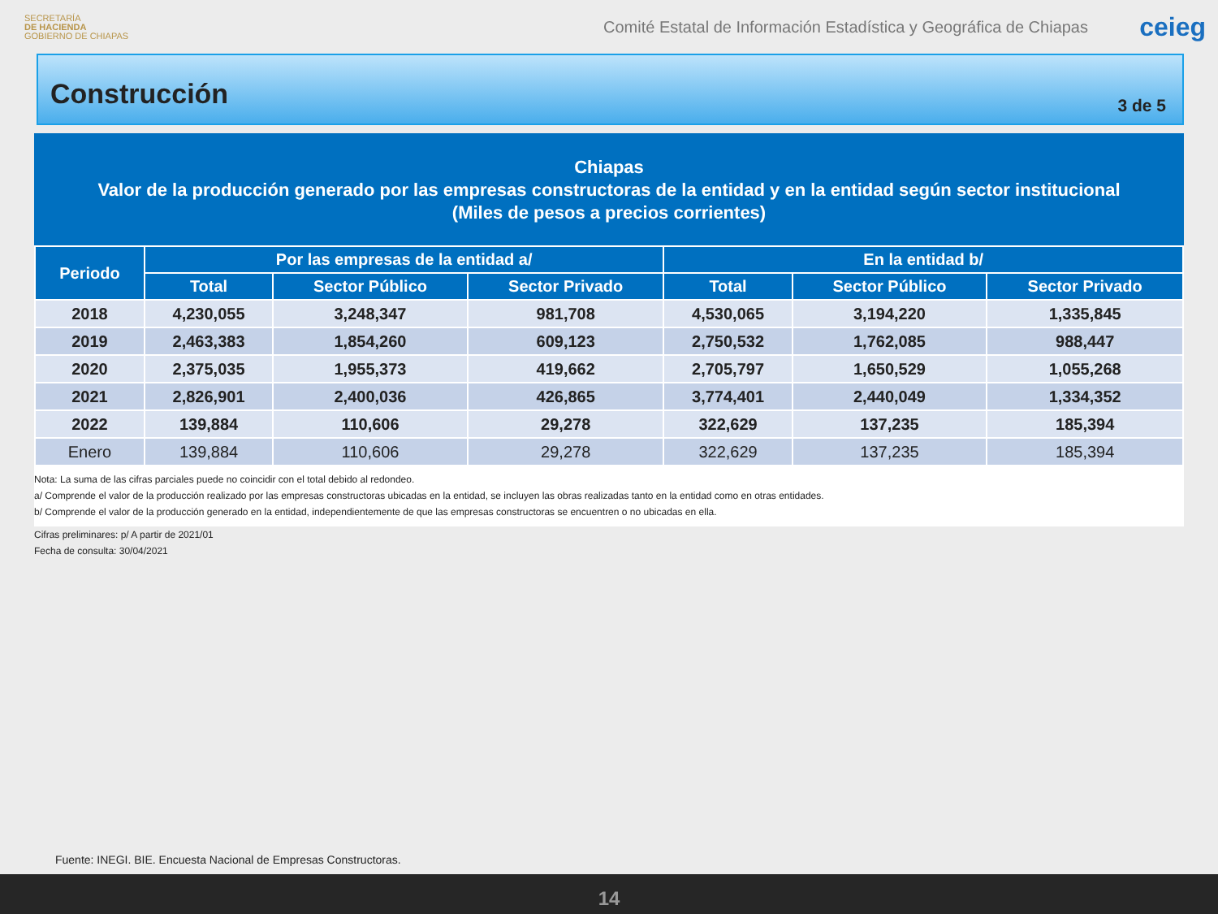SECRETARÍA
DE HACIENDA
GOBIERNO DE CHIAPAS
Comité Estatal de Información Estadística y Geográfica de Chiapas
ceieg
Construcción
3 de 5
Chiapas
Valor de la producción generado por las empresas constructoras de la entidad y en la entidad según sector institucional
(Miles de pesos a precios corrientes)
| Periodo | Por las empresas de la entidad a/ | | | En la entidad b/ | | |
| --- | --- | --- | --- | --- | --- | --- |
| | Total | Sector Público | Sector Privado | Total | Sector Público | Sector Privado |
| 2018 | 4,230,055 | 3,248,347 | 981,708 | 4,530,065 | 3,194,220 | 1,335,845 |
| 2019 | 2,463,383 | 1,854,260 | 609,123 | 2,750,532 | 1,762,085 | 988,447 |
| 2020 | 2,375,035 | 1,955,373 | 419,662 | 2,705,797 | 1,650,529 | 1,055,268 |
| 2021 | 2,826,901 | 2,400,036 | 426,865 | 3,774,401 | 2,440,049 | 1,334,352 |
| 2022 | 139,884 | 110,606 | 29,278 | 322,629 | 137,235 | 185,394 |
| Enero | 139,884 | 110,606 | 29,278 | 322,629 | 137,235 | 185,394 |
Nota: La suma de las cifras parciales puede no coincidir con el total debido al redondeo.
a/ Comprende el valor de la producción realizado por las empresas constructoras ubicadas en la entidad, se incluyen las obras realizadas tanto en la entidad como en otras entidades.
b/ Comprende el valor de la producción generado en la entidad, independientemente de que las empresas constructoras se encuentren o no ubicadas en ella.
Cifras preliminares: p/ A partir de 2021/01
Fecha de consulta: 30/04/2021
Fuente: INEGI. BIE. Encuesta Nacional de Empresas Constructoras.
14